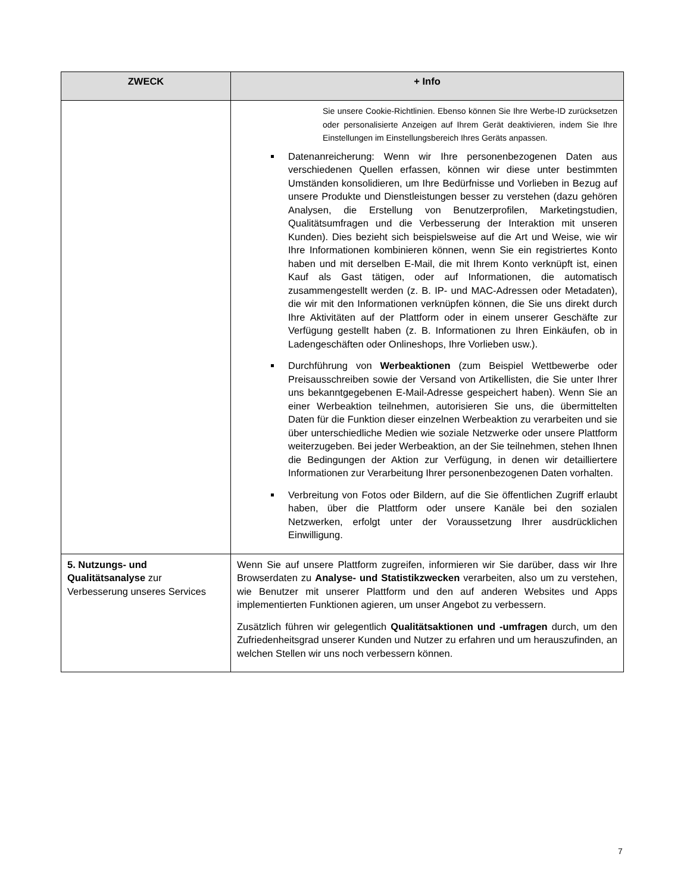| ZWECK | + Info |
| --- | --- |
| | Sie unsere Cookie-Richtlinien. Ebenso können Sie Ihre Werbe-ID zurücksetzen oder personalisierte Anzeigen auf Ihrem Gerät deaktivieren, indem Sie Ihre Einstellungen im Einstellungsbereich Ihres Geräts anpassen. Datenanreicherung: Wenn wir Ihre personenbezogenen Daten aus verschiedenen Quellen erfassen, können wir diese unter bestimmten Umständen konsolidieren, um Ihre Bedürfnisse und Vorlieben in Bezug auf unsere Produkte und Dienstleistungen besser zu verstehen (dazu gehören Analysen, die Erstellung von Benutzerprofilen, Marketingstudien, Qualitätsumfragen und die Verbesserung der Interaktion mit unseren Kunden). Dies bezieht sich beispielsweise auf die Art und Weise, wie wir Ihre Informationen kombinieren können, wenn Sie ein registriertes Konto haben und mit derselben E-Mail, die mit Ihrem Konto verknüpft ist, einen Kauf als Gast tätigen, oder auf Informationen, die automatisch zusammengestellt werden (z. B. IP- und MAC-Adressen oder Metadaten), die wir mit den Informationen verknüpfen können, die Sie uns direkt durch Ihre Aktivitäten auf der Plattform oder in einem unserer Geschäfte zur Verfügung gestellt haben (z. B. Informationen zu Ihren Einkäufen, ob in Ladengeschäften oder Onlineshops, Ihre Vorlieben usw.). Durchführung von Werbeaktionen (zum Beispiel Wettbewerbe oder Preisausschreiben sowie der Versand von Artikellisten, die Sie unter Ihrer uns bekanntgegebenen E-Mail-Adresse gespeichert haben). Wenn Sie an einer Werbeaktion teilnehmen, autorisieren Sie uns, die übermittelten Daten für die Funktion dieser einzelnen Werbeaktion zu verarbeiten und sie über unterschiedliche Medien wie soziale Netzwerke oder unsere Plattform weiterzugeben. Bei jeder Werbeaktion, an der Sie teilnehmen, stehen Ihnen die Bedingungen der Aktion zur Verfügung, in denen wir detailliertere Informationen zur Verarbeitung Ihrer personenbezogenen Daten vorhalten. Verbreitung von Fotos oder Bildern, auf die Sie öffentlichen Zugriff erlaubt haben, über die Plattform oder unsere Kanäle bei den sozialen Netzwerken, erfolgt unter der Voraussetzung Ihrer ausdrücklichen Einwilligung. |
| 5. Nutzungs- und Qualitätsanalyse zur Verbesserung unseres Services | Wenn Sie auf unsere Plattform zugreifen, informieren wir Sie darüber, dass wir Ihre Browserdaten zu Analyse- und Statistikzwecken verarbeiten, also um zu verstehen, wie Benutzer mit unserer Plattform und den auf anderen Websites und Apps implementierten Funktionen agieren, um unser Angebot zu verbessern. Zusätzlich führen wir gelegentlich Qualitätsaktionen und -umfragen durch, um den Zufriedenheitsgrad unserer Kunden und Nutzer zu erfahren und um herauszufinden, an welchen Stellen wir uns noch verbessern können. |
7